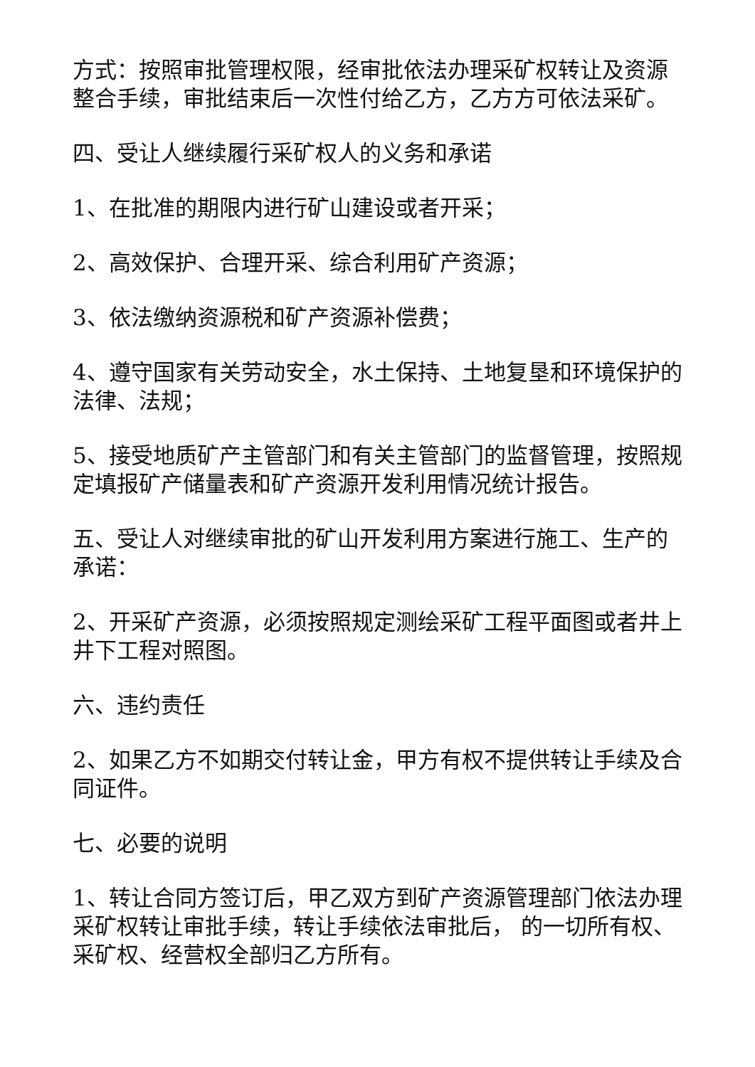方式：按照审批管理权限，经审批依法办理采矿权转让及资源整合手续，审批结束后一次性付给乙方，乙方方可依法采矿。
四、受让人继续履行采矿权人的义务和承诺
1、在批准的期限内进行矿山建设或者开采；
2、高效保护、合理开采、综合利用矿产资源；
3、依法缴纳资源税和矿产资源补偿费；
4、遵守国家有关劳动安全，水土保持、土地复垦和环境保护的法律、法规；
5、接受地质矿产主管部门和有关主管部门的监督管理，按照规定填报矿产储量表和矿产资源开发利用情况统计报告。
五、受让人对继续审批的矿山开发利用方案进行施工、生产的承诺：
2、开采矿产资源，必须按照规定测绘采矿工程平面图或者井上井下工程对照图。
六、违约责任
2、如果乙方不如期交付转让金，甲方有权不提供转让手续及合同证件。
七、必要的说明
1、转让合同方签订后，甲乙双方到矿产资源管理部门依法办理采矿权转让审批手续，转让手续依法审批后， 的一切所有权、采矿权、经营权全部归乙方所有。